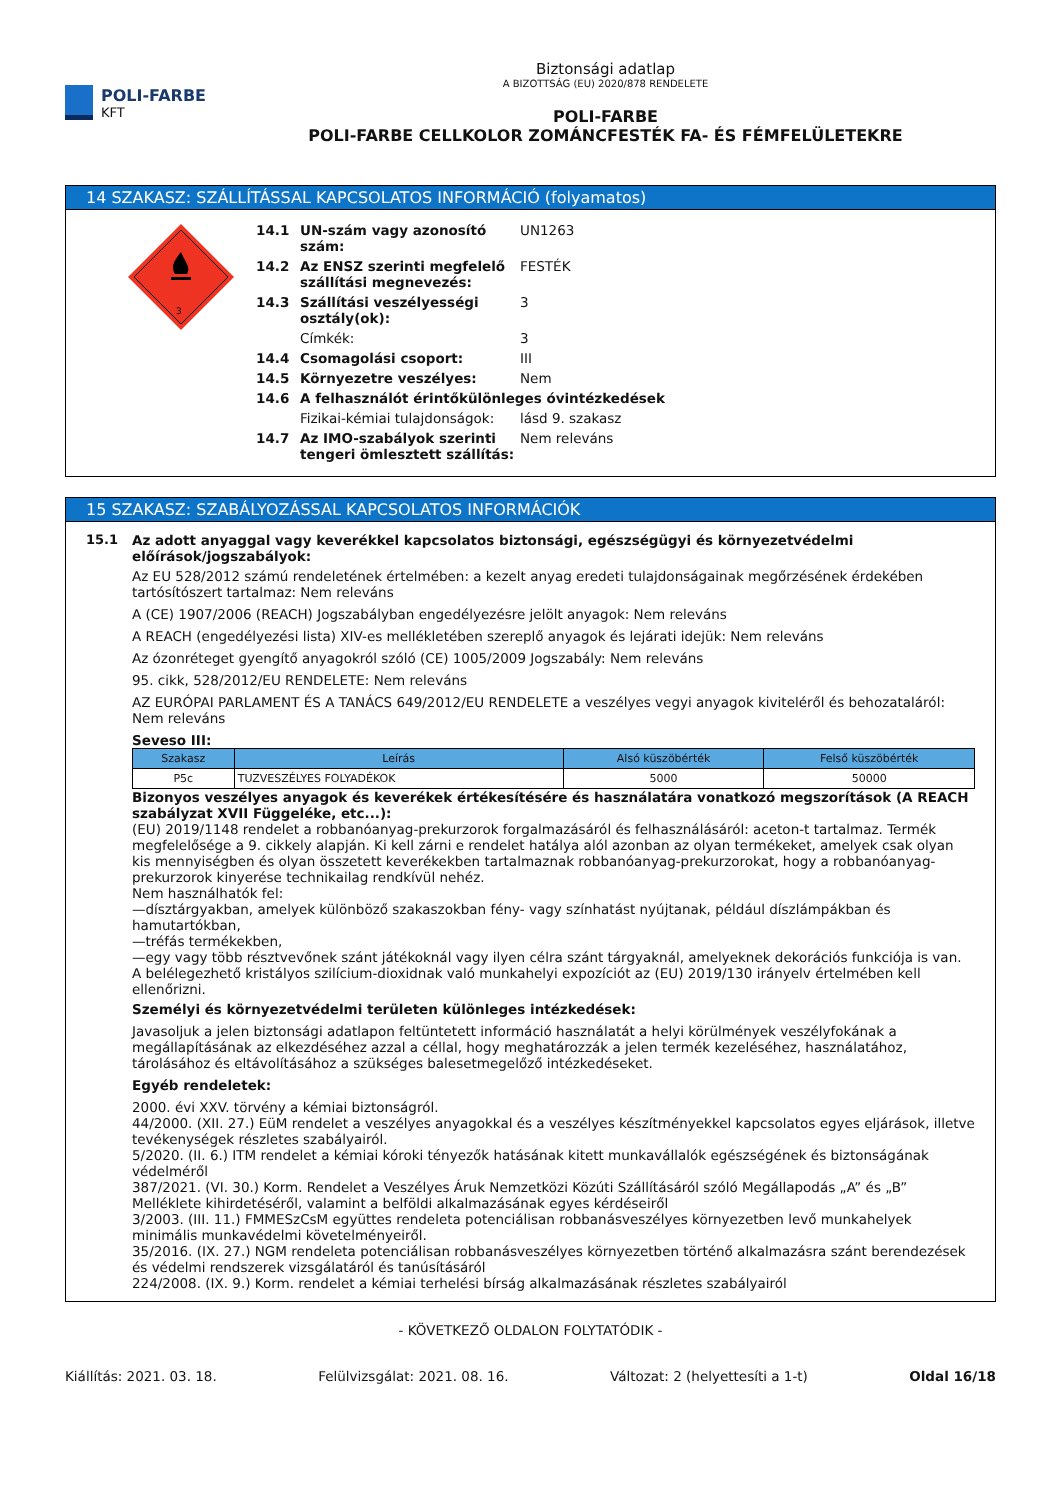POLI-FARBE
KFT
Biztonsági adatlap
A BIZOTTSÁG (EU) 2020/878 RENDELETE
POLI-FARBE
POLI-FARBE CELLKOLOR ZOMÁNCFESTÉK FA- ÉS FÉMFELÜLETEKRE
14 SZAKASZ: SZÁLLÍTÁSSAL KAPCSOLATOS INFORMÁCIÓ (folyamatos)
3
14.1 UN-szám vagy azonosító szám: UN1263 14.2 Az ENSZ szerinti megfelelő szállítási megnevezés: FESTÉK 14.3 Szállítási veszélyességi osztály(ok): 3 Címkék: 3 14.4 Csomagolási csoport: III 14.5 Környezetre veszélyes: Nem 14.6 A felhasználót érintőkülönleges óvintézkedések Fizikai-kémiai tulajdonságok: lásd 9. szakasz 14.7 Az IMO-szabályok szerinti tengeri ömlesztett szállítás: Nem releváns
15 SZAKASZ: SZABÁLYOZÁSSAL KAPCSOLATOS INFORMÁCIÓK
15.1 Az adott anyaggal vagy keverékkel kapcsolatos biztonsági, egészségügyi és környezetvédelmi előírások/jogszabályok:
Az EU 528/2012 számú rendeletének értelmében: a kezelt anyag eredeti tulajdonságainak megőrzésének érdekében tartósítószert tartalmaz: Nem releváns
A (CE) 1907/2006 (REACH) Jogszabályban engedélyezésre jelölt anyagok: Nem releváns
A REACH (engedélyezési lista) XIV-es mellékletében szereplő anyagok és lejárati idejük: Nem releváns
Az ózonréteget gyengítő anyagokról szóló (CE) 1005/2009 Jogszabály: Nem releváns
95. cikk, 528/2012/EU RENDELETE: Nem releváns
AZ EURÓPAI PARLAMENT ÉS A TANÁCS 649/2012/EU RENDELETE a veszélyes vegyi anyagok kiviteléről és behozataláról: Nem releváns
Seveso III:
| Szakasz | Leírás | Alsó küszöbérték | Felső küszöbérték |
| --- | --- | --- | --- |
| P5c | TUZVESZÉLYES FOLYADÉKOK | 5000 | 50000 |
Bizonyos veszélyes anyagok és keverékek értékesítésére és használatára vonatkozó megszorítások (A REACH szabályzat XVII Függeléke, etc...):
(EU) 2019/1148 rendelet a robbanóanyag-prekurzorok forgalmazásáról és felhasználásáról: aceton-t tartalmaz. Termék megfelelősége a 9. cikkely alapján. Ki kell zárni e rendelet hatálya alól azonban az olyan termékeket, amelyek csak olyan kis mennyiségben és olyan összetett keverékekben tartalmaznak robbanóanyag-prekurzorokat, hogy a robbanóanyag-prekurzorok kinyerése technikailag rendkívül nehéz.
Nem használhatók fel:
—dísztárgyakban, amelyek különböző szakaszokban fény- vagy színhatást nyújtanak, például díszlámpákban és hamutartókban,
—tréfás termékekben,
—egy vagy több résztvevőnek szánt játékoknál vagy ilyen célra szánt tárgyaknál, amelyeknek dekorációs funkciója is van.
A belélegezhető kristályos szilícium-dioxidnak való munkahelyi expozíciót az (EU) 2019/130 irányelv értelmében kell ellenőrizni.
Személyi és környezetvédelmi területen különleges intézkedések:
Javasoljuk a jelen biztonsági adatlapon feltüntetett információ használatát a helyi körülmények veszélyfokának a megállapításának az elkezdéséhez azzal a céllal, hogy meghatározzák a jelen termék kezeléséhez, használatához, tárolásához és eltávolításához a szükséges balesetmegelőző intézkedéseket.
Egyéb rendeletek:
2000. évi XXV. törvény a kémiai biztonságról.
44/2000. (XII. 27.) EüM rendelet a veszélyes anyagokkal és a veszélyes készítményekkel kapcsolatos egyes eljárások, illetve tevékenységek részletes szabályairól.
5/2020. (II. 6.) ITM rendelet a kémiai kóroki tényezők hatásának kitett munkavállalók egészségének és biztonságának védelméről
387/2021. (VI. 30.) Korm. Rendelet a Veszélyes Áruk Nemzetközi Közúti Szállításáról szóló Megállapodás „A” és „B” Melléklete kihirdetéséről, valamint a belföldi alkalmazásának egyes kérdéseiről
3/2003. (III. 11.) FMMESzCsM együttes rendeleta potenciálisan robbanásveszélyes környezetben levő munkahelyek minimális munkavédelmi követelményeiről.
35/2016. (IX. 27.) NGM rendeleta potenciálisan robbanásveszélyes környezetben történő alkalmazásra szánt berendezések és védelmi rendszerek vizsgálatáról és tanúsításáról
224/2008. (IX. 9.) Korm. rendelet a kémiai terhelési bírság alkalmazásának részletes szabályairól
- KÖVETKEZŐ OLDALON FOLYTATÓDIK -
Kiállítás: 2021. 03. 18. Felülvizsgálat: 2021. 08. 16. Változat: 2 (helyettesíti a 1-t) Oldal 16/18